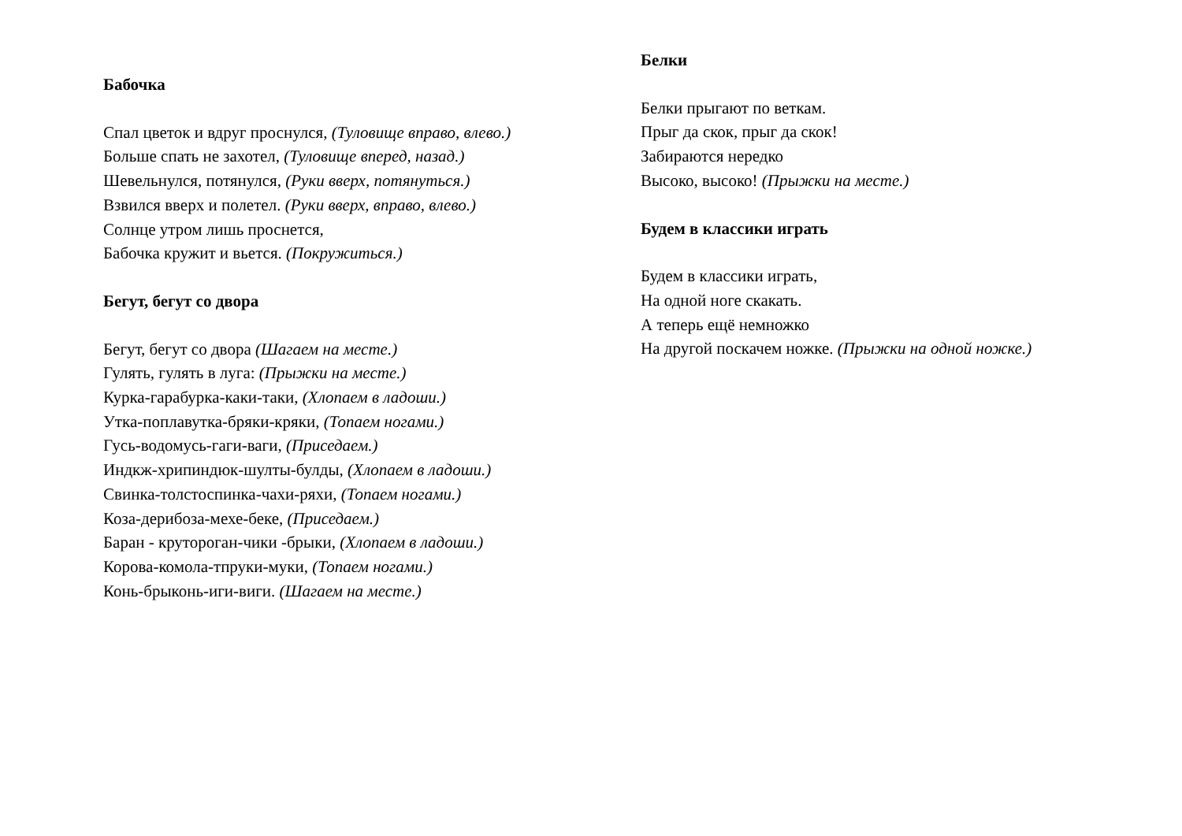Бабочка
Спал цветок и вдруг проснулся, (Туловище вправо, влево.)
Больше спать не захотел, (Туловище вперед, назад.)
Шевельнулся, потянулся, (Руки вверх, потянуться.)
Взвился вверх и полетел. (Руки вверх, вправо, влево.)
Солнце утром лишь проснется,
Бабочка кружит и вьется. (Покружиться.)
Бегут, бегут со двора
Бегут, бегут со двора (Шагаем на месте.)
Гулять, гулять в луга: (Прыжки на месте.)
Курка-гарабурка-каки-таки, (Хлопаем в ладоши.)
Утка-поплавутка-бряки-кряки, (Топаем ногами.)
Гусь-водомусь-гаги-ваги, (Приседаем.)
Индкж-хрипиндюк-шулты-булды, (Хлопаем в ладоши.)
Свинка-толстоспинка-чахи-ряхи, (Топаем ногами.)
Коза-дерибоза-мехе-беке, (Приседаем.)
Баран - крутороган-чики -брыки, (Хлопаем в ладоши.)
Корова-комола-тпруки-муки, (Топаем ногами.)
Конь-брыконь-иги-виги. (Шагаем на месте.)
Белки
Белки прыгают по веткам.
Прыг да скок, прыг да скок!
Забираются нередко
Высоко, высоко! (Прыжки на месте.)
Будем в классики играть
Будем в классики играть,
На одной ноге скакать.
А теперь ещё немножко
На другой поскачем ножке. (Прыжки на одной ножке.)